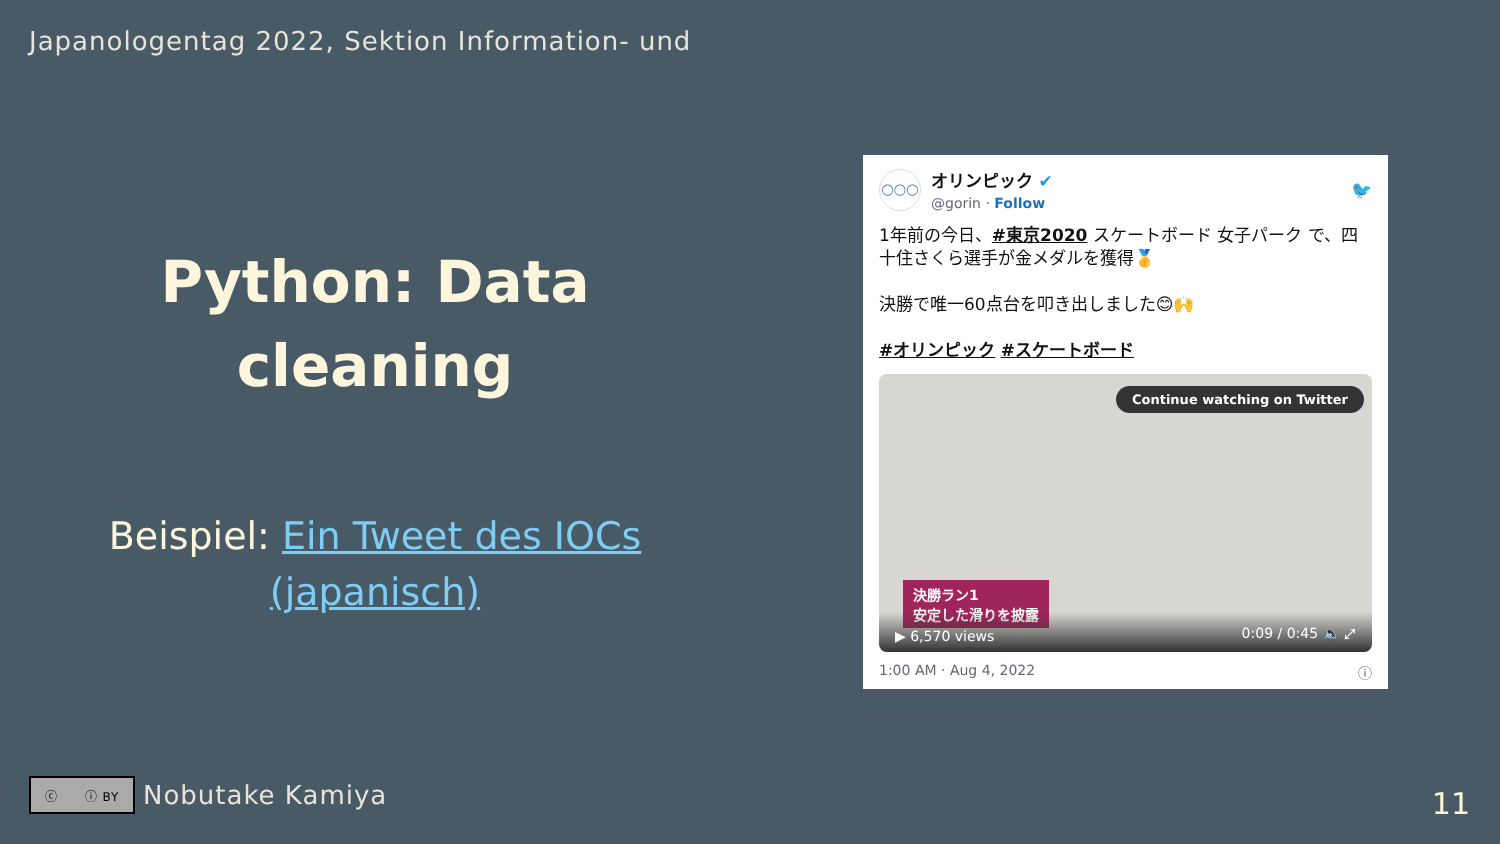Japanologentag 2022, Sektion Information- und
Python: Data
cleaning
Beispiel: Ein Tweet des IOCs (japanisch)
◯◯◯
オリンピック ✔
@gorin · Follow
🐦
1年前の今日、#東京2020 スケートボード 女子パーク で、四十住さくら選手が金メダルを獲得🥇
決勝で唯一60点台を叩き出しました😊🙌
#オリンピック #スケートボード
Continue watching on Twitter
決勝ラン1
安定した滑りを披露
▶ 6,570 views 0:09 / 0:45 🔈 ⤢
1:00 AM · Aug 4, 2022 ⓘ
ⓒ ⓘ BY
Nobutake Kamiya
11